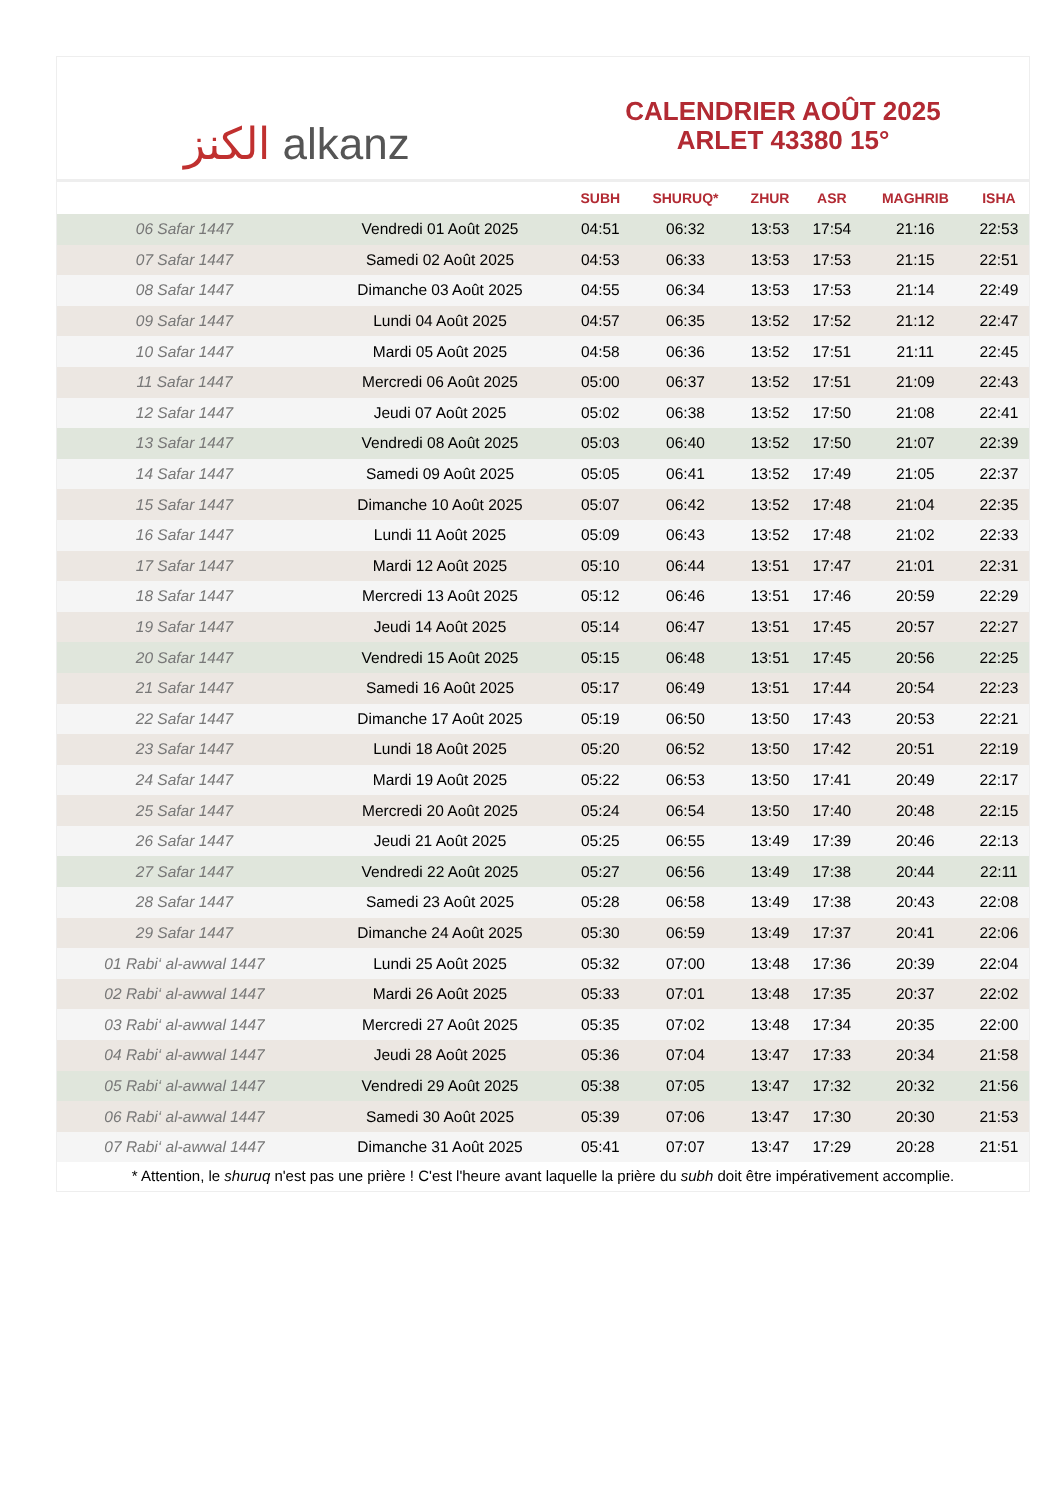الكنز alkanz
CALENDRIER AOÛT 2025
ARLET 43380 15°
| | | SUBH | SHURUQ* | ZHUR | ASR | MAGHRIB | ISHA |
| --- | --- | --- | --- | --- | --- | --- | --- |
| 06 Safar 1447 | Vendredi 01 Août 2025 | 04:51 | 06:32 | 13:53 | 17:54 | 21:16 | 22:53 |
| 07 Safar 1447 | Samedi 02 Août 2025 | 04:53 | 06:33 | 13:53 | 17:53 | 21:15 | 22:51 |
| 08 Safar 1447 | Dimanche 03 Août 2025 | 04:55 | 06:34 | 13:53 | 17:53 | 21:14 | 22:49 |
| 09 Safar 1447 | Lundi 04 Août 2025 | 04:57 | 06:35 | 13:52 | 17:52 | 21:12 | 22:47 |
| 10 Safar 1447 | Mardi 05 Août 2025 | 04:58 | 06:36 | 13:52 | 17:51 | 21:11 | 22:45 |
| 11 Safar 1447 | Mercredi 06 Août 2025 | 05:00 | 06:37 | 13:52 | 17:51 | 21:09 | 22:43 |
| 12 Safar 1447 | Jeudi 07 Août 2025 | 05:02 | 06:38 | 13:52 | 17:50 | 21:08 | 22:41 |
| 13 Safar 1447 | Vendredi 08 Août 2025 | 05:03 | 06:40 | 13:52 | 17:50 | 21:07 | 22:39 |
| 14 Safar 1447 | Samedi 09 Août 2025 | 05:05 | 06:41 | 13:52 | 17:49 | 21:05 | 22:37 |
| 15 Safar 1447 | Dimanche 10 Août 2025 | 05:07 | 06:42 | 13:52 | 17:48 | 21:04 | 22:35 |
| 16 Safar 1447 | Lundi 11 Août 2025 | 05:09 | 06:43 | 13:52 | 17:48 | 21:02 | 22:33 |
| 17 Safar 1447 | Mardi 12 Août 2025 | 05:10 | 06:44 | 13:51 | 17:47 | 21:01 | 22:31 |
| 18 Safar 1447 | Mercredi 13 Août 2025 | 05:12 | 06:46 | 13:51 | 17:46 | 20:59 | 22:29 |
| 19 Safar 1447 | Jeudi 14 Août 2025 | 05:14 | 06:47 | 13:51 | 17:45 | 20:57 | 22:27 |
| 20 Safar 1447 | Vendredi 15 Août 2025 | 05:15 | 06:48 | 13:51 | 17:45 | 20:56 | 22:25 |
| 21 Safar 1447 | Samedi 16 Août 2025 | 05:17 | 06:49 | 13:51 | 17:44 | 20:54 | 22:23 |
| 22 Safar 1447 | Dimanche 17 Août 2025 | 05:19 | 06:50 | 13:50 | 17:43 | 20:53 | 22:21 |
| 23 Safar 1447 | Lundi 18 Août 2025 | 05:20 | 06:52 | 13:50 | 17:42 | 20:51 | 22:19 |
| 24 Safar 1447 | Mardi 19 Août 2025 | 05:22 | 06:53 | 13:50 | 17:41 | 20:49 | 22:17 |
| 25 Safar 1447 | Mercredi 20 Août 2025 | 05:24 | 06:54 | 13:50 | 17:40 | 20:48 | 22:15 |
| 26 Safar 1447 | Jeudi 21 Août 2025 | 05:25 | 06:55 | 13:49 | 17:39 | 20:46 | 22:13 |
| 27 Safar 1447 | Vendredi 22 Août 2025 | 05:27 | 06:56 | 13:49 | 17:38 | 20:44 | 22:11 |
| 28 Safar 1447 | Samedi 23 Août 2025 | 05:28 | 06:58 | 13:49 | 17:38 | 20:43 | 22:08 |
| 29 Safar 1447 | Dimanche 24 Août 2025 | 05:30 | 06:59 | 13:49 | 17:37 | 20:41 | 22:06 |
| 01 Rabi‘ al-awwal 1447 | Lundi 25 Août 2025 | 05:32 | 07:00 | 13:48 | 17:36 | 20:39 | 22:04 |
| 02 Rabi‘ al-awwal 1447 | Mardi 26 Août 2025 | 05:33 | 07:01 | 13:48 | 17:35 | 20:37 | 22:02 |
| 03 Rabi‘ al-awwal 1447 | Mercredi 27 Août 2025 | 05:35 | 07:02 | 13:48 | 17:34 | 20:35 | 22:00 |
| 04 Rabi‘ al-awwal 1447 | Jeudi 28 Août 2025 | 05:36 | 07:04 | 13:47 | 17:33 | 20:34 | 21:58 |
| 05 Rabi‘ al-awwal 1447 | Vendredi 29 Août 2025 | 05:38 | 07:05 | 13:47 | 17:32 | 20:32 | 21:56 |
| 06 Rabi‘ al-awwal 1447 | Samedi 30 Août 2025 | 05:39 | 07:06 | 13:47 | 17:30 | 20:30 | 21:53 |
| 07 Rabi‘ al-awwal 1447 | Dimanche 31 Août 2025 | 05:41 | 07:07 | 13:47 | 17:29 | 20:28 | 21:51 |
* Attention, le shuruq n'est pas une prière ! C'est l'heure avant laquelle la prière du subh doit être impérativement accomplie.